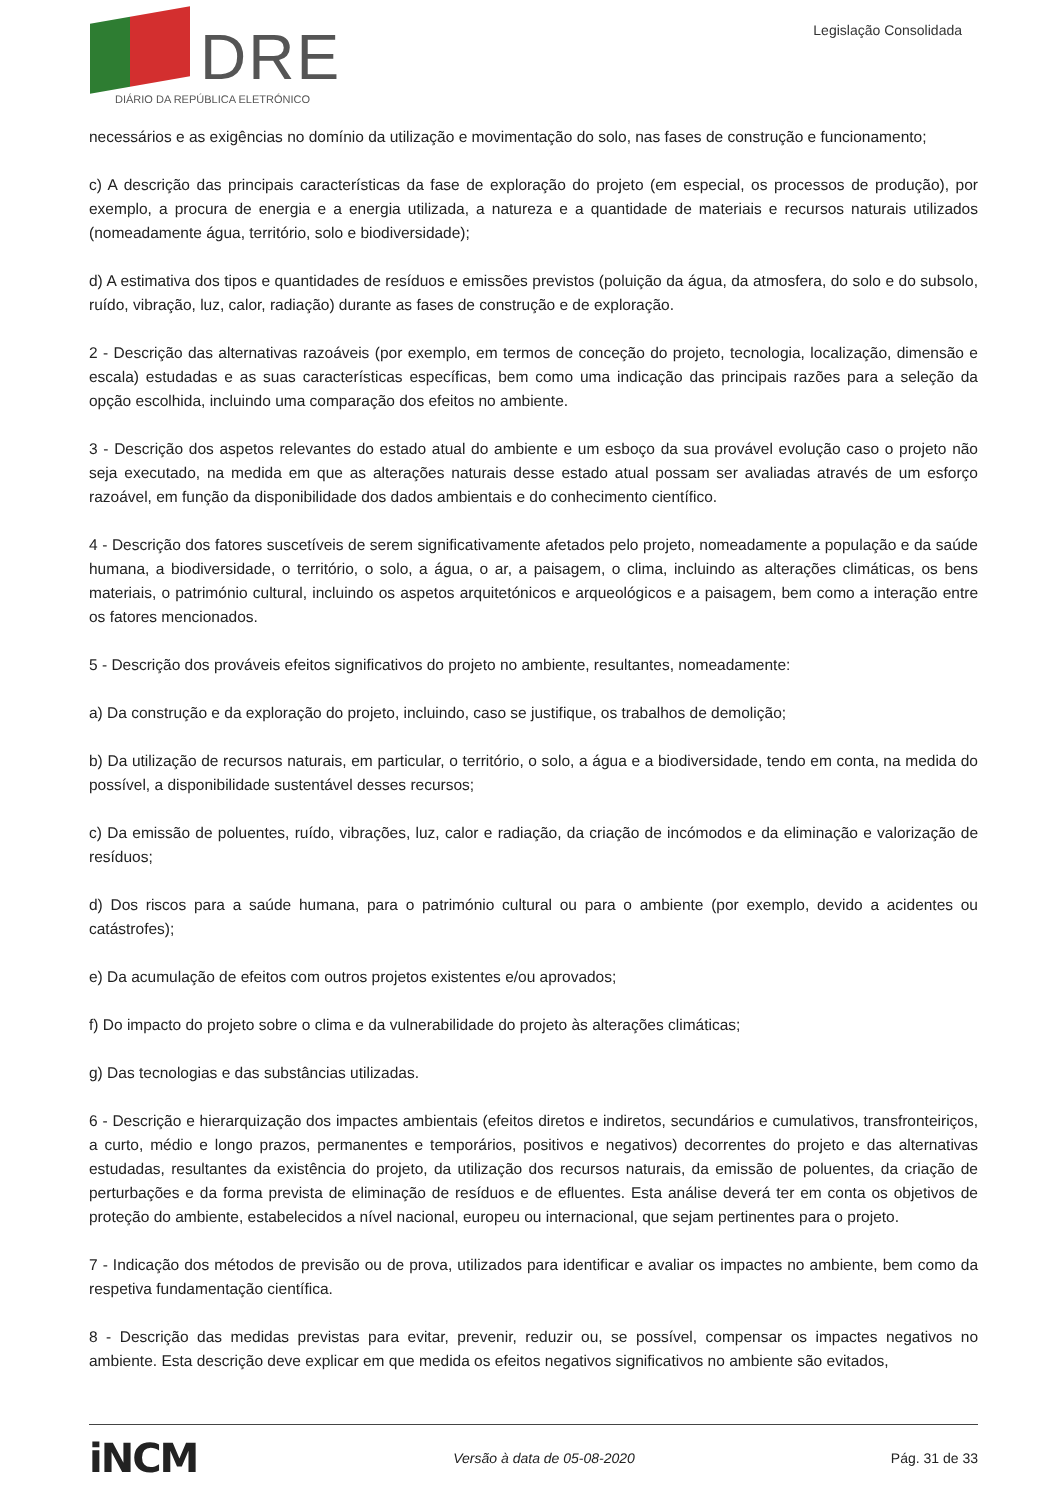DRE
DIÁRIO DA REPÚBLICA ELETRÓNICO
Legislação Consolidada
necessários e as exigências no domínio da utilização e movimentação do solo, nas fases de construção e funcionamento;
c) A descrição das principais características da fase de exploração do projeto (em especial, os processos de produção), por exemplo, a procura de energia e a energia utilizada, a natureza e a quantidade de materiais e recursos naturais utilizados (nomeadamente água, território, solo e biodiversidade);
d) A estimativa dos tipos e quantidades de resíduos e emissões previstos (poluição da água, da atmosfera, do solo e do subsolo, ruído, vibração, luz, calor, radiação) durante as fases de construção e de exploração.
2 - Descrição das alternativas razoáveis (por exemplo, em termos de conceção do projeto, tecnologia, localização, dimensão e escala) estudadas e as suas características específicas, bem como uma indicação das principais razões para a seleção da opção escolhida, incluindo uma comparação dos efeitos no ambiente.
3 - Descrição dos aspetos relevantes do estado atual do ambiente e um esboço da sua provável evolução caso o projeto não seja executado, na medida em que as alterações naturais desse estado atual possam ser avaliadas através de um esforço razoável, em função da disponibilidade dos dados ambientais e do conhecimento científico.
4 - Descrição dos fatores suscetíveis de serem significativamente afetados pelo projeto, nomeadamente a população e da saúde humana, a biodiversidade, o território, o solo, a água, o ar, a paisagem, o clima, incluindo as alterações climáticas, os bens materiais, o património cultural, incluindo os aspetos arquitetónicos e arqueológicos e a paisagem, bem como a interação entre os fatores mencionados.
5 - Descrição dos prováveis efeitos significativos do projeto no ambiente, resultantes, nomeadamente:
a) Da construção e da exploração do projeto, incluindo, caso se justifique, os trabalhos de demolição;
b) Da utilização de recursos naturais, em particular, o território, o solo, a água e a biodiversidade, tendo em conta, na medida do possível, a disponibilidade sustentável desses recursos;
c) Da emissão de poluentes, ruído, vibrações, luz, calor e radiação, da criação de incómodos e da eliminação e valorização de resíduos;
d) Dos riscos para a saúde humana, para o património cultural ou para o ambiente (por exemplo, devido a acidentes ou catástrofes);
e) Da acumulação de efeitos com outros projetos existentes e/ou aprovados;
f) Do impacto do projeto sobre o clima e da vulnerabilidade do projeto às alterações climáticas;
g) Das tecnologias e das substâncias utilizadas.
6 - Descrição e hierarquização dos impactes ambientais (efeitos diretos e indiretos, secundários e cumulativos, transfronteiriços, a curto, médio e longo prazos, permanentes e temporários, positivos e negativos) decorrentes do projeto e das alternativas estudadas, resultantes da existência do projeto, da utilização dos recursos naturais, da emissão de poluentes, da criação de perturbações e da forma prevista de eliminação de resíduos e de efluentes. Esta análise deverá ter em conta os objetivos de proteção do ambiente, estabelecidos a nível nacional, europeu ou internacional, que sejam pertinentes para o projeto.
7 - Indicação dos métodos de previsão ou de prova, utilizados para identificar e avaliar os impactes no ambiente, bem como da respetiva fundamentação científica.
8 - Descrição das medidas previstas para evitar, prevenir, reduzir ou, se possível, compensar os impactes negativos no ambiente. Esta descrição deve explicar em que medida os efeitos negativos significativos no ambiente são evitados,
iNCM
Versão à data de 05-08-2020 Pág. 31 de 33